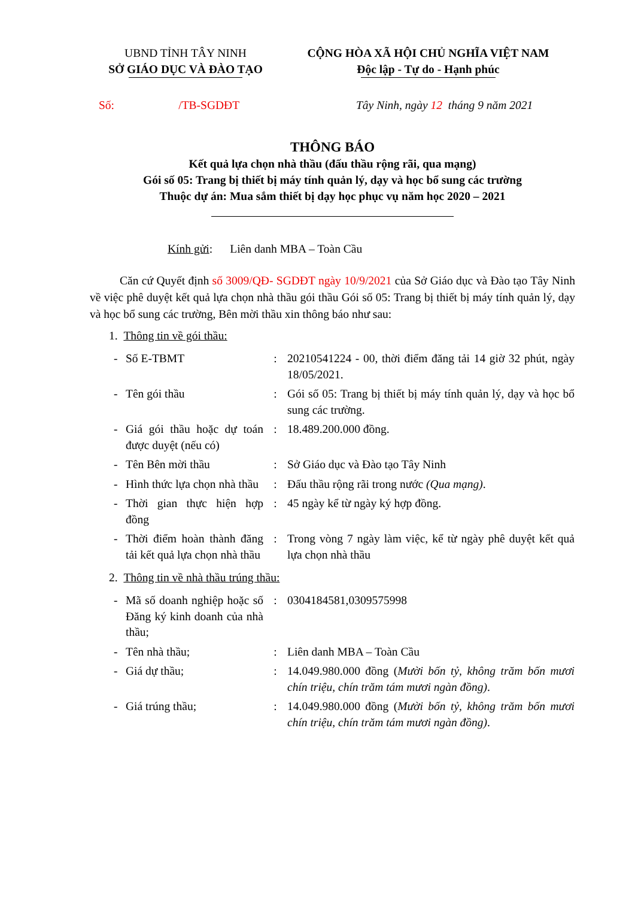UBND TỈNH TÂY NINH
SỞ GIÁO DỤC VÀ ĐÀO TẠO
CỘNG HÒA XÃ HỘI CHỦ NGHĨA VIỆT NAM
Độc lập - Tự do - Hạnh phúc
Số: /TB-SGDĐT
Tây Ninh, ngày 12 tháng 9 năm 2021
THÔNG BÁO
Kết quả lựa chọn nhà thầu (đấu thầu rộng rãi, qua mạng)
Gói số 05: Trang bị thiết bị máy tính quản lý, dạy và học bổ sung các trường
Thuộc dự án: Mua sắm thiết bị dạy học phục vụ năm học 2020 – 2021
Kính gửi: Liên danh MBA – Toàn Cầu
Căn cứ Quyết định số 3009/QĐ- SGDĐT ngày 10/9/2021 của Sở Giáo dục và Đào tạo Tây Ninh về việc phê duyệt kết quả lựa chọn nhà thầu gói thầu Gói số 05: Trang bị thiết bị máy tính quản lý, dạy và học bổ sung các trường, Bên mời thầu xin thông báo như sau:
1. Thông tin về gói thầu:
| - | Số E-TBMT | : | 20210541224 - 00, thời điểm đăng tải 14 giờ 32 phút, ngày 18/05/2021. |
| - | Tên gói thầu | : | Gói số 05: Trang bị thiết bị máy tính quản lý, dạy và học bổ sung các trường. |
| - | Giá gói thầu hoặc dự toán được duyệt (nếu có) | : | 18.489.200.000 đồng. |
| - | Tên Bên mời thầu | : | Sở Giáo dục và Đào tạo Tây Ninh |
| - | Hình thức lựa chọn nhà thầu | : | Đấu thầu rộng rãi trong nước (Qua mạng) . |
| - | Thời gian thực hiện hợp đồng | : | 45 ngày kể từ ngày ký hợp đồng. |
| - | Thời điểm hoàn thành đăng tải kết quả lựa chọn nhà thầu | : | Trong vòng 7 ngày làm việc, kể từ ngày phê duyệt kết quả lựa chọn nhà thầu |
2. Thông tin về nhà thầu trúng thầu:
| - | Mã số doanh nghiệp hoặc số Đăng ký kinh doanh của nhà thầu; | : | 0304184581,0309575998 |
| - | Tên nhà thầu; | : | Liên danh MBA – Toàn Cầu |
| - | Giá dự thầu; | : | 14.049.980.000 đồng ( Mười bốn tỷ, không trăm bốn mươi chín triệu, chín trăm tám mươi ngàn đồng) . |
| - | Giá trúng thầu; | : | 14.049.980.000 đồng ( Mười bốn tỷ, không trăm bốn mươi chín triệu, chín trăm tám mươi ngàn đồng) . |